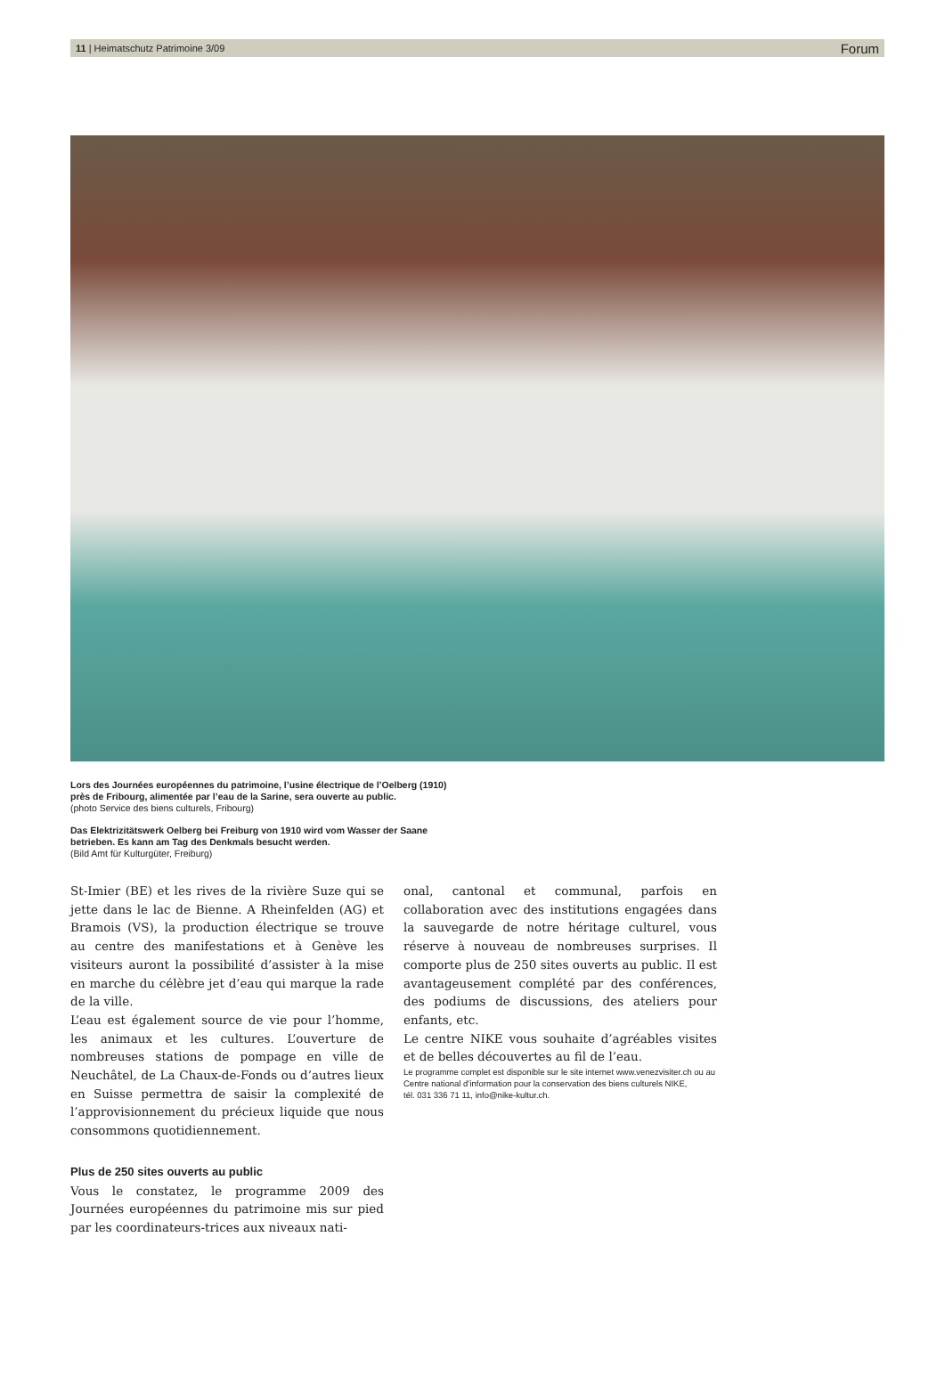11 | Heimatschutz Patrimoine 3/09 Forum
Lors des Journées européennes du patrimoine, l’usine électrique de l’Oelberg (1910) près de Fribourg, alimentée par l’eau de la Sarine, sera ouverte au public.
(photo Service des biens culturels, Fribourg)
Das Elektrizitätswerk Oelberg bei Freiburg von 1910 wird vom Wasser der Saane betrieben. Es kann am Tag des Denkmals besucht werden.
(Bild Amt für Kulturgüter, Freiburg)
St-Imier (BE) et les rives de la rivière Suze qui se jette dans le lac de Bienne. A Rheinfelden (AG) et Bramois (VS), la production électrique se trouve au centre des manifestations et à Genève les visiteurs auront la possibilité d’assister à la mise en marche du célèbre jet d’eau qui marque la rade de la ville.
L’eau est également source de vie pour l’homme, les animaux et les cultures. L’ouverture de nombreuses stations de pompage en ville de Neuchâtel, de La Chaux-de-Fonds ou d’autres lieux en Suisse permettra de saisir la complexité de l’approvisionnement du précieux liquide que nous consommons quotidiennement.
Plus de 250 sites ouverts au public
Vous le constatez, le programme 2009 des Journées européennes du patrimoine mis sur pied par les coordinateurs-trices aux niveaux nati-
onal, cantonal et communal, parfois en collaboration avec des institutions engagées dans la sauvegarde de notre héritage culturel, vous réserve à nouveau de nombreuses surprises. Il comporte plus de 250 sites ouverts au public. Il est avantageusement complété par des conférences, des podiums de discussions, des ateliers pour enfants, etc.
Le centre NIKE vous souhaite d’agréables visites et de belles découvertes au fil de l’eau.
Le programme complet est disponible sur le site internet www.venezvisiter.ch ou au Centre national d’information pour la conservation des biens culturels NIKE,
tél. 031 336 71 11, info@nike-kultur.ch.